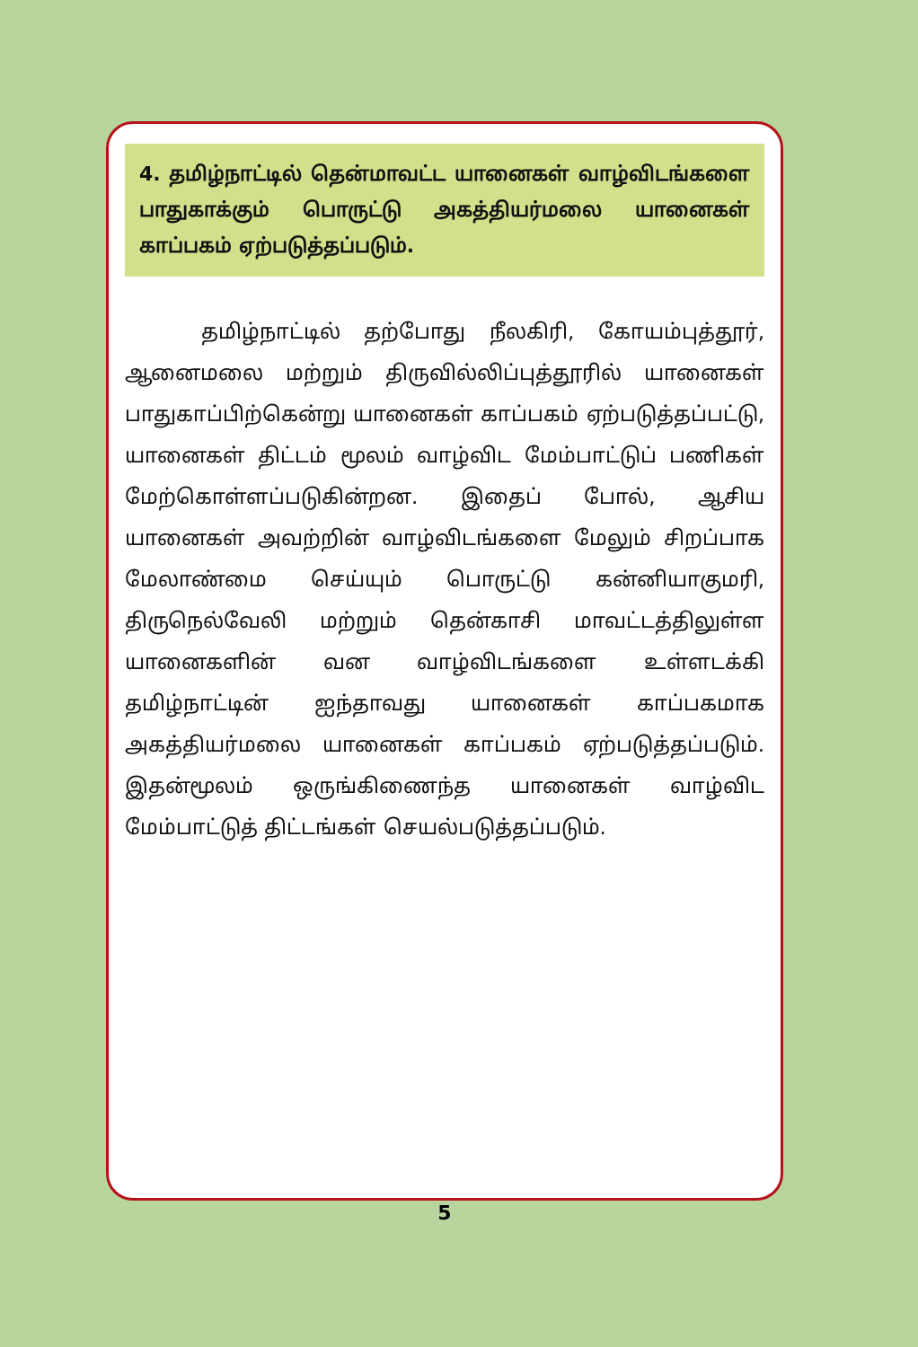4. தமிழ்நாட்டில் தென்மாவட்ட யானைகள் வாழ்விடங்களை பாதுகாக்கும் பொருட்டு அகத்தியர்மலை யானைகள் காப்பகம் ஏற்படுத்தப்படும்.
தமிழ்நாட்டில் தற்போது நீலகிரி, கோயம்புத்தூர், ஆனைமலை மற்றும் திருவில்லிப்புத்தூரில் யானைகள் பாதுகாப்பிற்கென்று யானைகள் காப்பகம் ஏற்படுத்தப்பட்டு, யானைகள் திட்டம் மூலம் வாழ்விட மேம்பாட்டுப் பணிகள் மேற்கொள்ளப்படுகின்றன. இதைப் போல், ஆசிய யானைகள் அவற்றின் வாழ்விடங்களை மேலும் சிறப்பாக மேலாண்மை செய்யும் பொருட்டு கன்னியாகுமரி, திருநெல்வேலி மற்றும் தென்காசி மாவட்டத்திலுள்ள யானைகளின் வன வாழ்விடங்களை உள்ளடக்கி தமிழ்நாட்டின் ஐந்தாவது யானைகள் காப்பகமாக அகத்தியர்மலை யானைகள் காப்பகம் ஏற்படுத்தப்படும். இதன்மூலம் ஒருங்கிணைந்த யானைகள் வாழ்விட மேம்பாட்டுத் திட்டங்கள் செயல்படுத்தப்படும்.
5